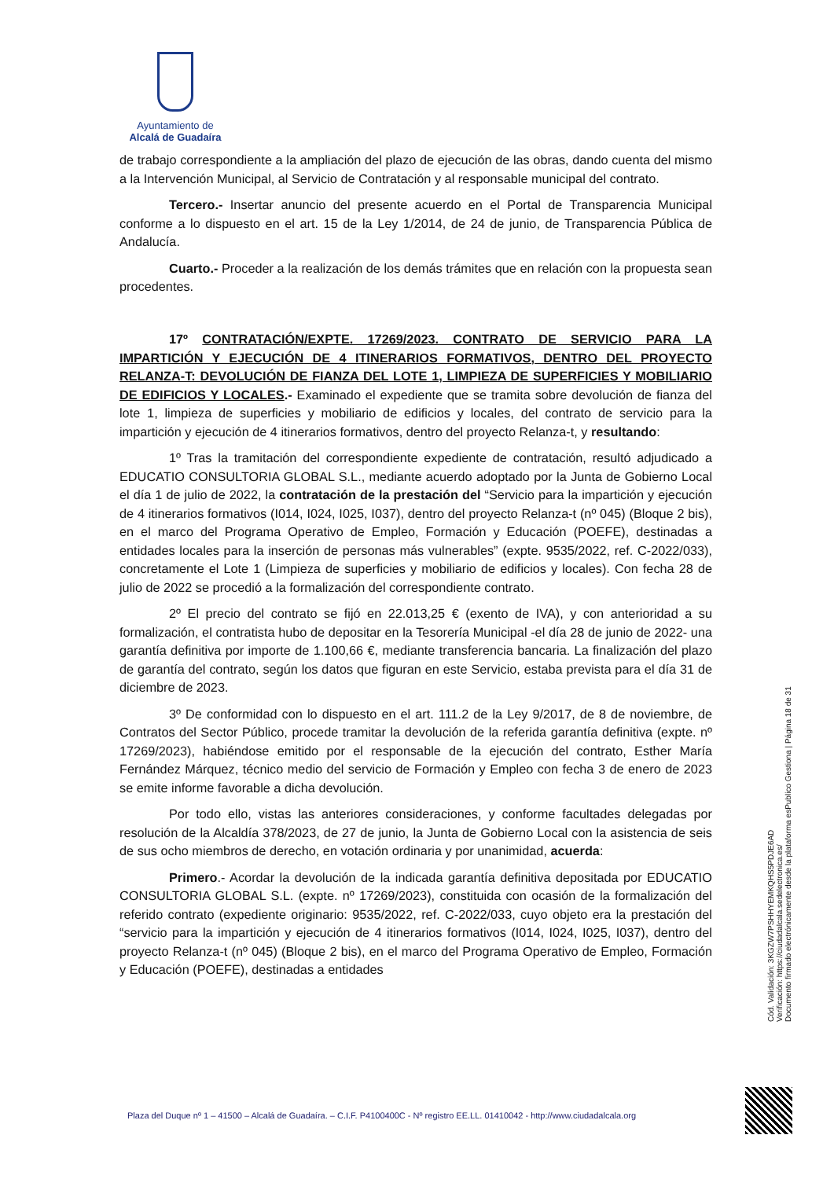Ayuntamiento de
Alcalá de Guadaíra
de trabajo correspondiente a la ampliación del plazo de ejecución de las obras, dando cuenta del mismo a la Intervención Municipal, al Servicio de Contratación y al responsable municipal del contrato.
Tercero.- Insertar anuncio del presente acuerdo en el Portal de Transparencia Municipal conforme a lo dispuesto en el art. 15 de la Ley 1/2014, de 24 de junio, de Transparencia Pública de Andalucía.
Cuarto.- Proceder a la realización de los demás trámites que en relación con la propuesta sean procedentes.
17º CONTRATACIÓN/EXPTE. 17269/2023. CONTRATO DE SERVICIO PARA LA IMPARTICIÓN Y EJECUCIÓN DE 4 ITINERARIOS FORMATIVOS, DENTRO DEL PROYECTO RELANZA-T: DEVOLUCIÓN DE FIANZA DEL LOTE 1, LIMPIEZA DE SUPERFICIES Y MOBILIARIO DE EDIFICIOS Y LOCALES.- Examinado el expediente que se tramita sobre devolución de fianza del lote 1, limpieza de superficies y mobiliario de edificios y locales, del contrato de servicio para la impartición y ejecución de 4 itinerarios formativos, dentro del proyecto Relanza-t, y resultando:
1º Tras la tramitación del correspondiente expediente de contratación, resultó adjudicado a EDUCATIO CONSULTORIA GLOBAL S.L., mediante acuerdo adoptado por la Junta de Gobierno Local el día 1 de julio de 2022, la contratación de la prestación del “Servicio para la impartición y ejecución de 4 itinerarios formativos (I014, I024, I025, I037), dentro del proyecto Relanza-t (nº 045) (Bloque 2 bis), en el marco del Programa Operativo de Empleo, Formación y Educación (POEFE), destinadas a entidades locales para la inserción de personas más vulnerables” (expte. 9535/2022, ref. C-2022/033), concretamente el Lote 1 (Limpieza de superficies y mobiliario de edificios y locales). Con fecha 28 de julio de 2022 se procedió a la formalización del correspondiente contrato.
2º El precio del contrato se fijó en 22.013,25 € (exento de IVA), y con anterioridad a su formalización, el contratista hubo de depositar en la Tesorería Municipal -el día 28 de junio de 2022- una garantía definitiva por importe de 1.100,66 €, mediante transferencia bancaria. La finalización del plazo de garantía del contrato, según los datos que figuran en este Servicio, estaba prevista para el día 31 de diciembre de 2023.
3º De conformidad con lo dispuesto en el art. 111.2 de la Ley 9/2017, de 8 de noviembre, de Contratos del Sector Público, procede tramitar la devolución de la referida garantía definitiva (expte. nº 17269/2023), habiéndose emitido por el responsable de la ejecución del contrato, Esther María Fernández Márquez, técnico medio del servicio de Formación y Empleo con fecha 3 de enero de 2023 se emite informe favorable a dicha devolución.
Por todo ello, vistas las anteriores consideraciones, y conforme facultades delegadas por resolución de la Alcaldía 378/2023, de 27 de junio, la Junta de Gobierno Local con la asistencia de seis de sus ocho miembros de derecho, en votación ordinaria y por unanimidad, acuerda:
Primero.- Acordar la devolución de la indicada garantía definitiva depositada por EDUCATIO CONSULTORIA GLOBAL S.L. (expte. nº 17269/2023), constituida con ocasión de la formalización del referido contrato (expediente originario: 9535/2022, ref. C-2022/033, cuyo objeto era la prestación del “servicio para la impartición y ejecución de 4 itinerarios formativos (I014, I024, I025, I037), dentro del proyecto Relanza-t (nº 045) (Bloque 2 bis), en el marco del Programa Operativo de Empleo, Formación y Educación (POEFE), destinadas a entidades
Cód. Validación: 3KGZW7PSHHYEMKQHS5PDJE6AD
Verificación: https://ciudadalcala.sedelectronica.es/
Documento firmado electrónicamente desde la plataforma esPublico Gestiona | Página 18 de 31
Plaza del Duque nº 1 – 41500 – Alcalá de Guadaíra. – C.I.F. P4100400C - Nº registro EE.LL. 01410042 - http://www.ciudadalcala.org